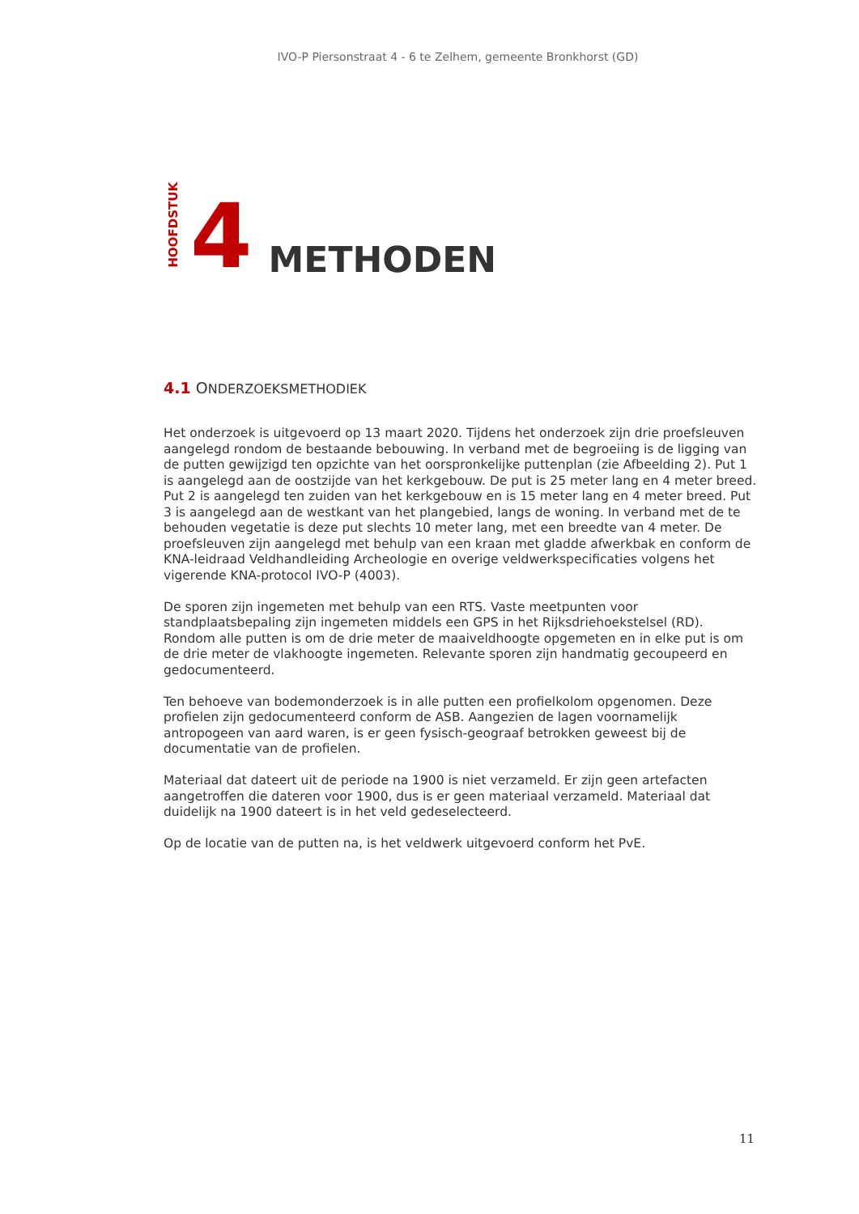IVO-P Piersonstraat 4 - 6 te Zelhem, gemeente Bronkhorst (GD)
HOOFDSTUK 4 METHODEN
4.1 ONDERZOEKSMETHODIEK
Het onderzoek is uitgevoerd op 13 maart 2020. Tijdens het onderzoek zijn drie proefsleuven aangelegd rondom de bestaande bebouwing. In verband met de begroeiing is de ligging van de putten gewijzigd ten opzichte van het oorspronkelijke puttenplan (zie Afbeelding 2). Put 1 is aangelegd aan de oostzijde van het kerkgebouw. De put is 25 meter lang en 4 meter breed. Put 2 is aangelegd ten zuiden van het kerkgebouw en is 15 meter lang en 4 meter breed. Put 3 is aangelegd aan de westkant van het plangebied, langs de woning. In verband met de te behouden vegetatie is deze put slechts 10 meter lang, met een breedte van 4 meter. De proefsleuven zijn aangelegd met behulp van een kraan met gladde afwerkbak en conform de KNA-leidraad Veldhandleiding Archeologie en overige veldwerkspecificaties volgens het vigerende KNA-protocol IVO-P (4003).
De sporen zijn ingemeten met behulp van een RTS. Vaste meetpunten voor standplaatsbepaling zijn ingemeten middels een GPS in het Rijksdriehoekstelsel (RD). Rondom alle putten is om de drie meter de maaiveldhoogte opgemeten en in elke put is om de drie meter de vlakhoogte ingemeten. Relevante sporen zijn handmatig gecoupeerd en gedocumenteerd.
Ten behoeve van bodemonderzoek is in alle putten een profielkolom opgenomen. Deze profielen zijn gedocumenteerd conform de ASB. Aangezien de lagen voornamelijk antropogeen van aard waren, is er geen fysisch-geograaf betrokken geweest bij de documentatie van de profielen.
Materiaal dat dateert uit de periode na 1900 is niet verzameld. Er zijn geen artefacten aangetroffen die dateren voor 1900, dus is er geen materiaal verzameld. Materiaal dat duidelijk na 1900 dateert is in het veld gedeselecteerd.
Op de locatie van de putten na, is het veldwerk uitgevoerd conform het PvE.
11